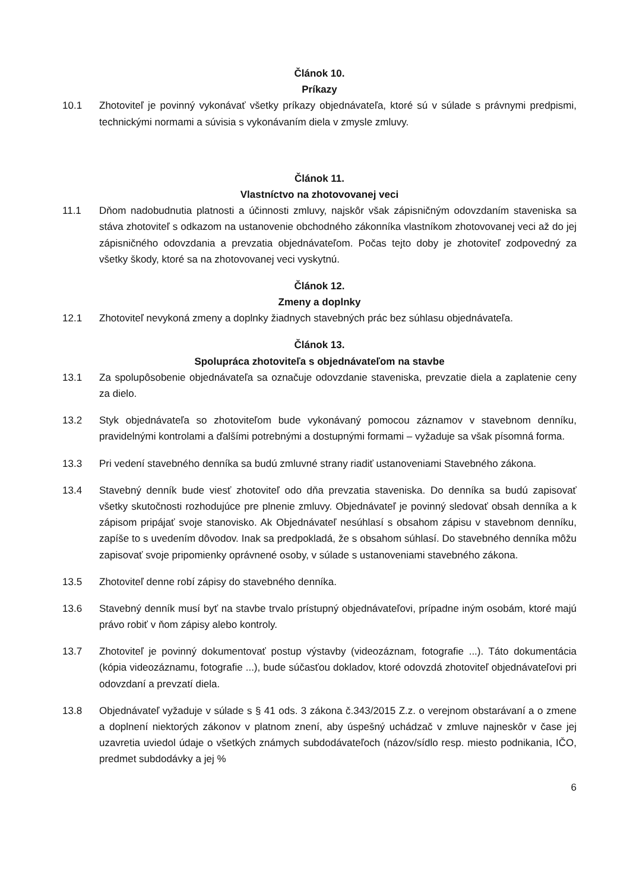Článok 10.
Príkazy
10.1 Zhotoviteľ je povinný vykonávať všetky príkazy objednávateľa, ktoré sú v súlade s právnymi predpismi, technickými normami a súvisia s vykonávaním diela v zmysle zmluvy.
Článok 11.
Vlastníctvo na zhotovovanej veci
11.1 Dňom nadobudnutia platnosti a účinnosti zmluvy, najskôr však zápisničným odovzdaním staveniska sa stáva zhotoviteľ s odkazom na ustanovenie obchodného zákonníka vlastníkom zhotovovanej veci až do jej zápisničného odovzdania a prevzatia objednávateľom. Počas tejto doby je zhotoviteľ zodpovedný za všetky škody, ktoré sa na zhotovovanej veci vyskytnú.
Článok 12.
Zmeny a doplnky
12.1 Zhotoviteľ nevykoná zmeny a doplnky žiadnych stavebných prác bez súhlasu objednávateľa.
Článok 13.
Spolupráca zhotoviteľa s objednávateľom na stavbe
13.1 Za spolupôsobenie objednávateľa sa označuje odovzdanie staveniska, prevzatie diela a zaplatenie ceny za dielo.
13.2 Styk objednávateľa so zhotoviteľom bude vykonávaný pomocou záznamov v stavebnom denníku, pravidelnými kontrolami a ďalšími potrebnými a dostupnými formami – vyžaduje sa však písomná forma.
13.3 Pri vedení stavebného denníka sa budú zmluvné strany riadiť ustanoveniami Stavebného zákona.
13.4 Stavebný denník bude viesť zhotoviteľ odo dňa prevzatia staveniska. Do denníka sa budú zapisovať všetky skutočnosti rozhodujúce pre plnenie zmluvy. Objednávateľ je povinný sledovať obsah denníka a k zápisom pripájať svoje stanovisko. Ak Objednávateľ nesúhlasí s obsahom zápisu v stavebnom denníku, zapíše to s uvedením dôvodov. Inak sa predpokladá, že s obsahom súhlasí. Do stavebného denníka môžu zapisovať svoje pripomienky oprávnené osoby, v súlade s ustanoveniami stavebného zákona.
13.5 Zhotoviteľ denne robí zápisy do stavebného denníka.
13.6 Stavebný denník musí byť na stavbe trvalo prístupný objednávateľovi, prípadne iným osobám, ktoré majú právo robiť v ňom zápisy alebo kontroly.
13.7 Zhotoviteľ je povinný dokumentovať postup výstavby (videozáznam, fotografie ...). Táto dokumentácia (kópia videozáznamu, fotografie ...), bude súčasťou dokladov, ktoré odovzdá zhotoviteľ objednávateľovi pri odovzdaní a prevzatí diela.
13.8 Objednávateľ vyžaduje v súlade s § 41 ods. 3 zákona č.343/2015 Z.z. o verejnom obstarávaní a o zmene a doplnení niektorých zákonov v platnom znení, aby úspešný uchádzač v zmluve najneskôr v čase jej uzavretia uviedol údaje o všetkých známych subdodávateľoch (názov/sídlo resp. miesto podnikania, IČO, predmet subdodávky a jej %
6